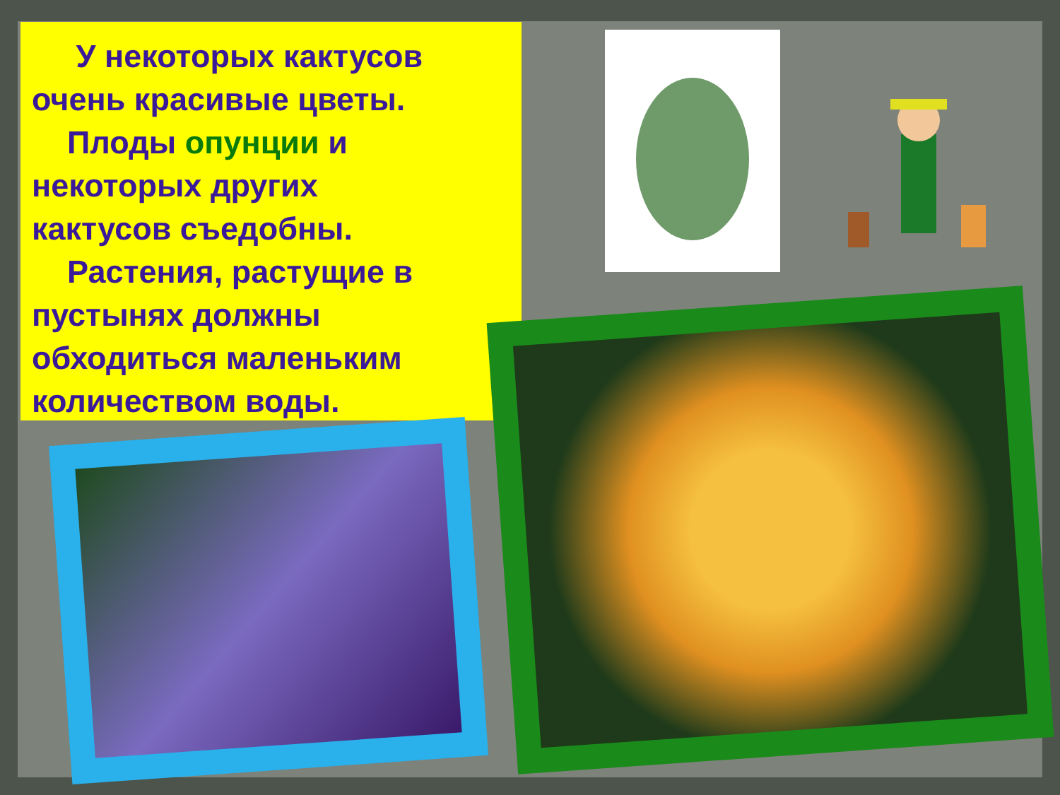У некоторых кактусов очень красивые цветы.
Плоды опунции и некоторых других
кактусов съедобны.
Растения, растущие в пустынях должны обходиться маленьким количеством воды.